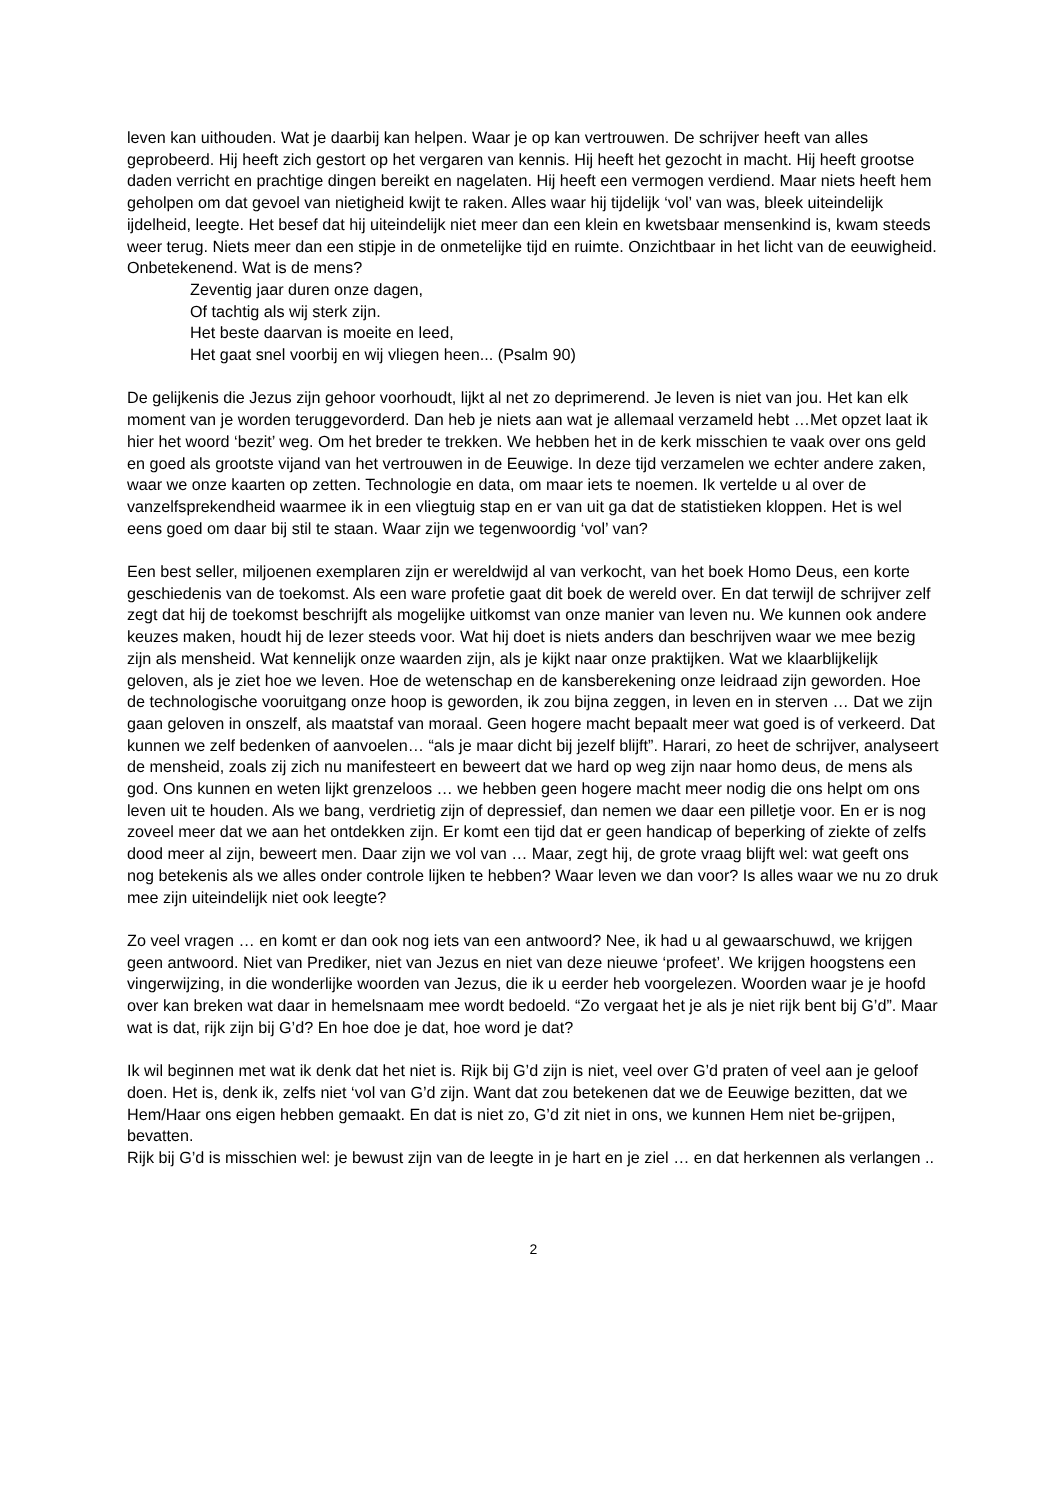leven kan uithouden. Wat je daarbij kan helpen. Waar je op kan vertrouwen. De schrijver heeft van alles geprobeerd. Hij heeft zich gestort op het vergaren van kennis. Hij heeft het gezocht in macht. Hij heeft grootse daden verricht en prachtige dingen bereikt en nagelaten. Hij heeft een vermogen verdiend. Maar niets heeft hem geholpen om dat gevoel van nietigheid kwijt te raken. Alles waar hij tijdelijk ‘vol’ van was, bleek uiteindelijk ijdelheid, leegte. Het besef dat hij uiteindelijk niet meer dan een klein en kwetsbaar mensenkind is, kwam steeds weer terug. Niets meer dan een stipje in de onmetelijke tijd en ruimte. Onzichtbaar in het licht van de eeuwigheid. Onbetekenend. Wat is de mens?
Zeventig jaar duren onze dagen,
Of tachtig als wij sterk zijn.
Het beste daarvan is moeite en leed,
Het gaat snel voorbij en wij vliegen heen... (Psalm 90)
De gelijkenis die Jezus zijn gehoor voorhoudt, lijkt al net zo deprimerend. Je leven is niet van jou. Het kan elk moment van je worden teruggevorderd. Dan heb je niets aan wat je allemaal verzameld hebt …Met opzet laat ik hier het woord ‘bezit’ weg. Om het breder te trekken. We hebben het in de kerk misschien te vaak over ons geld en goed als grootste vijand van het vertrouwen in de Eeuwige. In deze tijd verzamelen we echter andere zaken, waar we onze kaarten op zetten. Technologie en data, om maar iets te noemen. Ik vertelde u al over de vanzelfsprekendheid waarmee ik in een vliegtuig stap en er van uit ga dat de statistieken kloppen. Het is wel eens goed om daar bij stil te staan. Waar zijn we tegenwoordig ‘vol’ van?
Een best seller, miljoenen exemplaren zijn er wereldwijd al van verkocht, van het boek Homo Deus, een korte geschiedenis van de toekomst. Als een ware profetie gaat dit boek de wereld over. En dat terwijl de schrijver zelf zegt dat hij de toekomst beschrijft als mogelijke uitkomst van onze manier van leven nu. We kunnen ook andere keuzes maken, houdt hij de lezer steeds voor. Wat hij doet is niets anders dan beschrijven waar we mee bezig zijn als mensheid. Wat kennelijk onze waarden zijn, als je kijkt naar onze praktijken. Wat we klaarblijkelijk geloven, als je ziet hoe we leven. Hoe de wetenschap en de kansberekening onze leidraad zijn geworden. Hoe de technologische vooruitgang onze hoop is geworden, ik zou bijna zeggen, in leven en in sterven … Dat we zijn gaan geloven in onszelf, als maatstaf van moraal. Geen hogere macht bepaalt meer wat goed is of verkeerd. Dat kunnen we zelf bedenken of aanvoelen… “als je maar dicht bij jezelf blijft”. Harari, zo heet de schrijver, analyseert de mensheid, zoals zij zich nu manifesteert en beweert dat we hard op weg zijn naar homo deus, de mens als god. Ons kunnen en weten lijkt grenzeloos … we hebben geen hogere macht meer nodig die ons helpt om ons leven uit te houden. Als we bang, verdrietig zijn of depressief, dan nemen we daar een pilletje voor. En er is nog zoveel meer dat we aan het ontdekken zijn. Er komt een tijd dat er geen handicap of beperking of ziekte of zelfs dood meer al zijn, beweert men. Daar zijn we vol van … Maar, zegt hij, de grote vraag blijft wel: wat geeft ons nog betekenis als we alles onder controle lijken te hebben? Waar leven we dan voor? Is alles waar we nu zo druk mee zijn uiteindelijk niet ook leegte?
Zo veel vragen … en komt er dan ook nog iets van een antwoord? Nee, ik had u al gewaarschuwd, we krijgen geen antwoord. Niet van Prediker, niet van Jezus en niet van deze nieuwe ‘profeet’. We krijgen hoogstens een vingerwijzing, in die wonderlijke woorden van Jezus, die ik u eerder heb voorgelezen. Woorden waar je je hoofd over kan breken wat daar in hemelsnaam mee wordt bedoeld. “Zo vergaat het je als je niet rijk bent bij G’d”. Maar wat is dat, rijk zijn bij G’d? En hoe doe je dat, hoe word je dat?
Ik wil beginnen met wat ik denk dat het niet is. Rijk bij G’d zijn is niet, veel over G’d praten of veel aan je geloof doen. Het is, denk ik, zelfs niet ‘vol van G’d zijn. Want dat zou betekenen dat we de Eeuwige bezitten, dat we Hem/Haar ons eigen hebben gemaakt. En dat is niet zo, G’d zit niet in ons, we kunnen Hem niet be-grijpen, bevatten.
Rijk bij G’d is misschien wel: je bewust zijn van de leegte in je hart en je ziel … en dat herkennen als verlangen ..
2